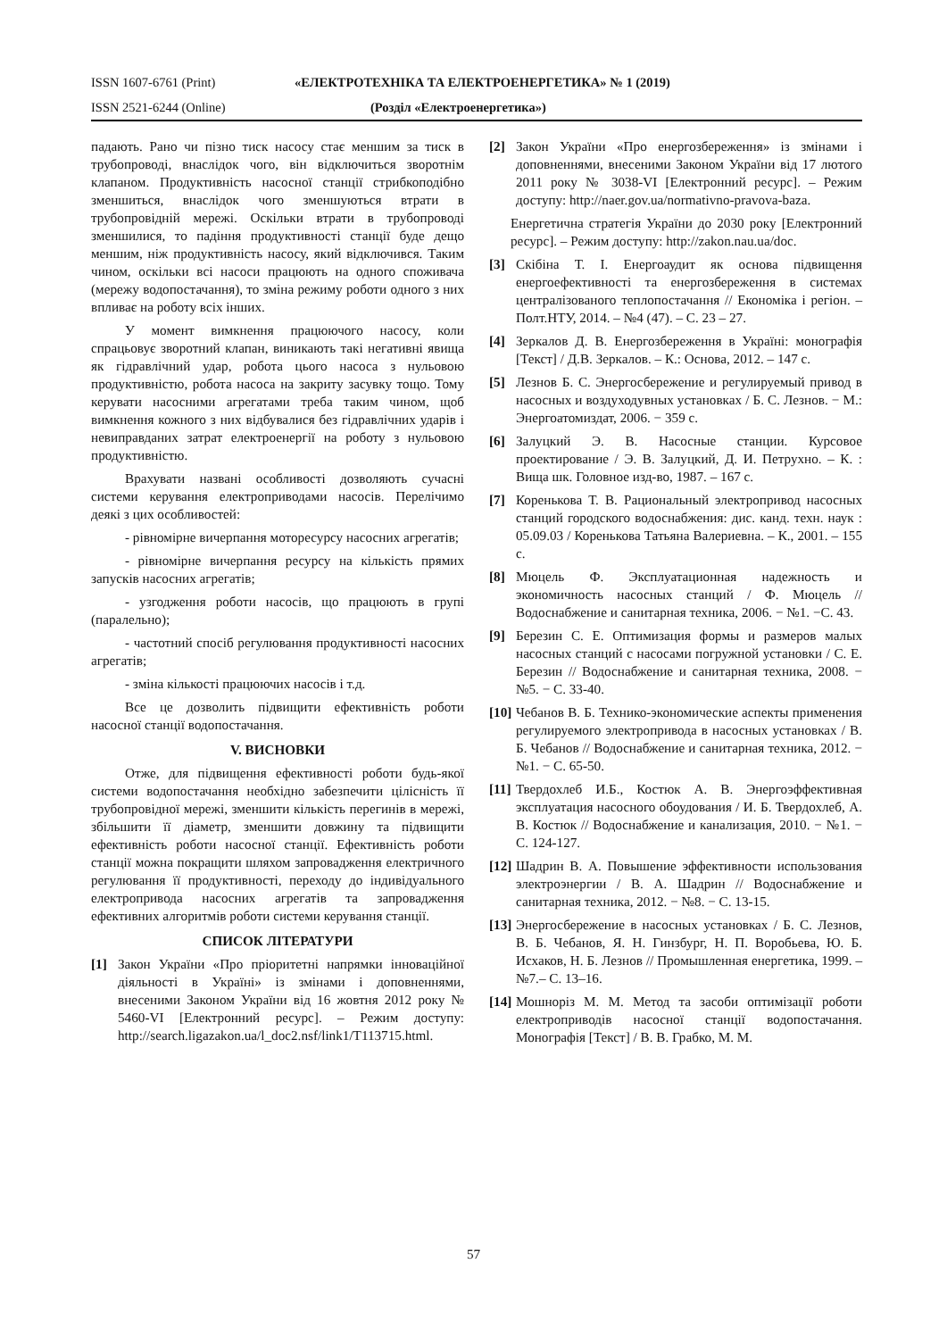ISSN 1607-6761 (Print) «ЕЛЕКТРОТЕХНІКА ТА ЕЛЕКТРОЕНЕРГЕТИКА» № 1 (2019)
ISSN 2521-6244 (Online) (Розділ «Електроенергетика»)
падають. Рано чи пізно тиск насосу стає меншим за тиск в трубопроводі, внаслідок чого, він відключиться зворотнім клапаном. Продуктивність насосної станції стрибкоподібно зменшиться, внаслідок чого зменшуються втрати в трубопровідній мережі. Оскільки втрати в трубопроводі зменшилися, то падіння продуктивності станції буде дещо меншим, ніж продуктивність насосу, який відключився. Таким чином, оскільки всі насоси працюють на одного споживача (мережу водопостачання), то зміна режиму роботи одного з них впливає на роботу всіх інших.
У момент вимкнення працюючого насосу, коли спрацьовує зворотний клапан, виникають такі негативні явища як гідравлічний удар, робота цього насоса з нульовою продуктивністю, робота насоса на закриту засувку тощо. Тому керувати насосними агрегатами треба таким чином, щоб вимкнення кожного з них відбувалися без гідравлічних ударів і невиправданих затрат електроенергії на роботу з нульовою продуктивністю.
Врахувати названі особливості дозволяють сучасні системи керування електроприводами насосів. Перелічимо деякі з цих особливостей:
- рівномірне вичерпання моторесурсу насосних агрегатів;
- рівномірне вичерпання ресурсу на кількість прямих запусків насосних агрегатів;
- узгодження роботи насосів, що працюють в групі (паралельно);
- частотний спосіб регулювання продуктивності насосних агрегатів;
- зміна кількості працюючих насосів і т.д.
Все це дозволить підвищити ефективність роботи насосної станції водопостачання.
V. ВИСНОВКИ
Отже, для підвищення ефективності роботи будь-якої системи водопостачання необхідно забезпечити цілісність її трубопровідної мережі, зменшити кількість перегинів в мережі, збільшити її діаметр, зменшити довжину та підвищити ефективність роботи насосної станції. Ефективність роботи станції можна покращити шляхом запровадження електричного регулювання її продуктивності, переходу до індивідуального електропривода насосних агрегатів та запровадження ефективних алгоритмів роботи системи керування станції.
СПИСОК ЛІТЕРАТУРИ
[1] Закон України «Про пріоритетні напрямки інноваційної діяльності в Україні» із змінами і доповненнями, внесеними Законом України від 16 жовтня 2012 року № 5460-VI [Електронний ресурс]. – Режим доступу: http://search.ligazakon.ua/l_doc2.nsf/link1/T113715.html.
[2] Закон України «Про енергозбереження» із змінами і доповненнями, внесеними Законом України від 17 лютого 2011 року № 3038-VI [Електронний ресурс]. – Режим доступу: http://naer.gov.ua/normativno-pravova-baza.
Енергетична стратегія України до 2030 року [Електронний ресурс]. – Режим доступу: http://zakon.nau.ua/doc.
[3] Скібіна Т. І. Енергоаудит як основа підвищення енергоефективності та енергозбереження в системах централізованого теплопостачання // Економіка і регіон. – Полт.НТУ, 2014. – №4 (47). – С. 23 – 27.
[4] Зеркалов Д. В. Енергозбереження в Україні: монографія [Текст] / Д.В. Зеркалов. – К.: Основа, 2012. – 147 с.
[5] Лезнов Б. С. Энергосбережение и регулируемый привод в насосных и воздуходувных установках / Б. С. Лезнов. − М.: Энергоатомиздат, 2006. − 359 с.
[6] Залуцкий Э. В. Насосные станции. Курсовое проектирование / Э. В. Залуцкий, Д. И. Петрухно. – К. : Вища шк. Головное изд-во, 1987. – 167 с.
[7] Коренькова Т. В. Рациональный электропривод насосных станций городского водоснабжения: дис. канд. техн. наук : 05.09.03 / Коренькова Татьяна Валериевна. – К., 2001. – 155 с.
[8] Мюцель Ф. Эксплуатационная надежность и экономичность насосных станций / Ф. Мюцель // Водоснабжение и санитарная техника, 2006. − №1. −С. 43.
[9] Березин С. Е. Оптимизация формы и размеров малых насосных станций с насосами погружной установки / С. Е. Березин // Водоснабжение и санитарная техника, 2008. − №5. − С. 33-40.
[10] Чебанов В. Б. Технико-экономические аспекты применения регулируемого электропривода в насосных установках / В. Б. Чебанов // Водоснабжение и санитарная техника, 2012. − №1. − С. 65-50.
[11] Твердохлеб И.Б., Костюк А. В. Энергоэффективная эксплуатация насосного обоудования / И. Б. Твердохлеб, А. В. Костюк // Водоснабжение и канализация, 2010. − №1. − С. 124-127.
[12] Шадрин В. А. Повышение эффективности использования электроэнергии / В. А. Шадрин // Водоснабжение и санитарная техника, 2012. − №8. − С. 13-15.
[13] Энергосбережение в насосных установках / Б. С. Лезнов, В. Б. Чебанов, Я. Н. Гинзбург, Н. П. Воробьева, Ю. Б. Исхаков, Н. Б. Лезнов // Промышленная енергетика, 1999. – №7.– С. 13–16.
[14] Мошноріз М. М. Метод та засоби оптимізації роботи електроприводів насосної станції водопостачання. Монографія [Текст] / В. В. Грабко, М. М.
57